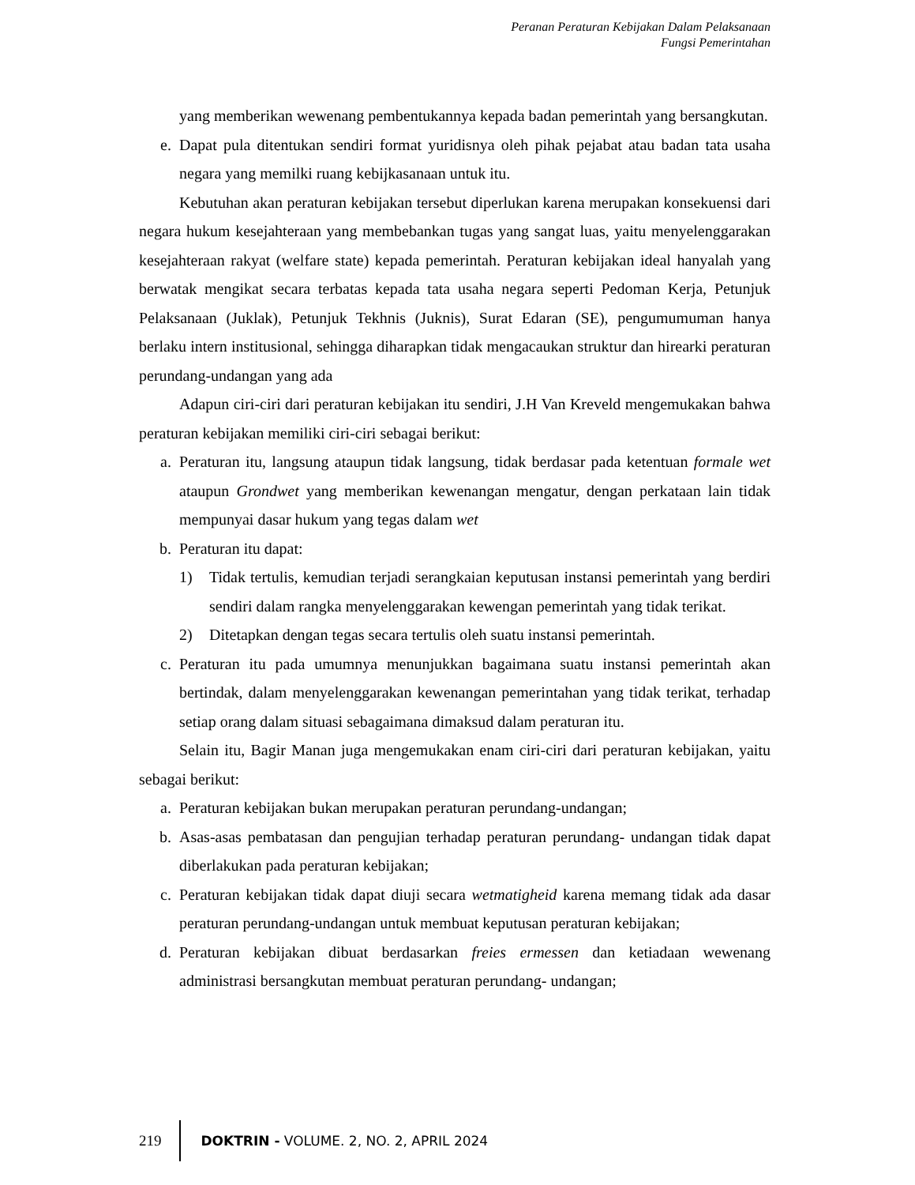Peranan Peraturan Kebijakan Dalam Pelaksanaan
Fungsi Pemerintahan
yang memberikan wewenang pembentukannya kepada badan pemerintah yang bersangkutan.
e. Dapat pula ditentukan sendiri format yuridisnya oleh pihak pejabat atau badan tata usaha negara yang memilki ruang kebijkasanaan untuk itu.
Kebutuhan akan peraturan kebijakan tersebut diperlukan karena merupakan konsekuensi dari negara hukum kesejahteraan yang membebankan tugas yang sangat luas, yaitu menyelenggarakan kesejahteraan rakyat (welfare state) kepada pemerintah. Peraturan kebijakan ideal hanyalah yang berwatak mengikat secara terbatas kepada tata usaha negara seperti Pedoman Kerja, Petunjuk Pelaksanaan (Juklak), Petunjuk Tekhnis (Juknis), Surat Edaran (SE), pengumumuman hanya berlaku intern institusional, sehingga diharapkan tidak mengacaukan struktur dan hirearki peraturan perundang-undangan yang ada
Adapun ciri-ciri dari peraturan kebijakan itu sendiri, J.H Van Kreveld mengemukakan bahwa peraturan kebijakan memiliki ciri-ciri sebagai berikut:
a. Peraturan itu, langsung ataupun tidak langsung, tidak berdasar pada ketentuan formale wet ataupun Grondwet yang memberikan kewenangan mengatur, dengan perkataan lain tidak mempunyai dasar hukum yang tegas dalam wet
b. Peraturan itu dapat:
1) Tidak tertulis, kemudian terjadi serangkaian keputusan instansi pemerintah yang berdiri sendiri dalam rangka menyelenggarakan kewengan pemerintah yang tidak terikat.
2) Ditetapkan dengan tegas secara tertulis oleh suatu instansi pemerintah.
c. Peraturan itu pada umumnya menunjukkan bagaimana suatu instansi pemerintah akan bertindak, dalam menyelenggarakan kewenangan pemerintahan yang tidak terikat, terhadap setiap orang dalam situasi sebagaimana dimaksud dalam peraturan itu.
Selain itu, Bagir Manan juga mengemukakan enam ciri-ciri dari peraturan kebijakan, yaitu sebagai berikut:
a. Peraturan kebijakan bukan merupakan peraturan perundang-undangan;
b. Asas-asas pembatasan dan pengujian terhadap peraturan perundang- undangan tidak dapat diberlakukan pada peraturan kebijakan;
c. Peraturan kebijakan tidak dapat diuji secara wetmatigheid karena memang tidak ada dasar peraturan perundang-undangan untuk membuat keputusan peraturan kebijakan;
d. Peraturan kebijakan dibuat berdasarkan freies ermessen dan ketiadaan wewenang administrasi bersangkutan membuat peraturan perundang- undangan;
219 DOKTRIN - VOLUME. 2, NO. 2, APRIL 2024